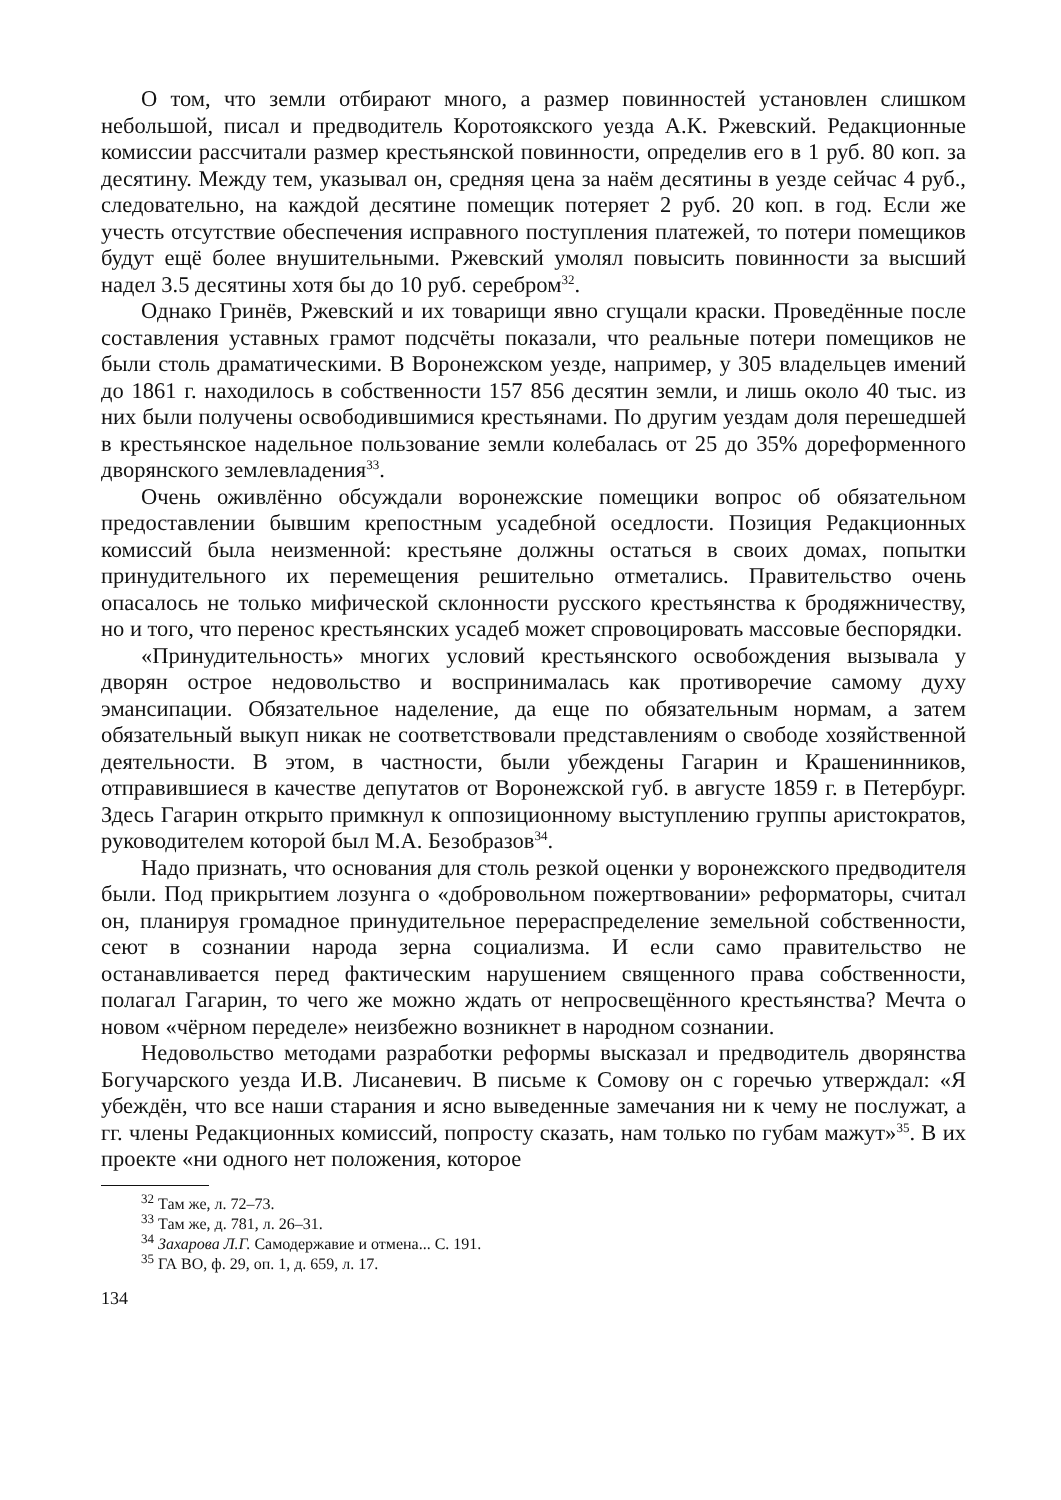О том, что земли отбирают много, а размер повинностей установлен слишком небольшой, писал и предводитель Коротоякского уезда А.К. Ржевский. Редакционные комиссии рассчитали размер крестьянской повинности, определив его в 1 руб. 80 коп. за десятину. Между тем, указывал он, средняя цена за наём десятины в уезде сейчас 4 руб., следовательно, на каждой десятине помещик потеряет 2 руб. 20 коп. в год. Если же учесть отсутствие обеспечения исправного поступления платежей, то потери помещиков будут ещё более внушительными. Ржевский умолял повысить повинности за высший надел 3.5 десятины хотя бы до 10 руб. серебром<sup>32</sup>.
Однако Гринёв, Ржевский и их товарищи явно сгущали краски. Проведённые после составления уставных грамот подсчёты показали, что реальные потери помещиков не были столь драматическими. В Воронежском уезде, например, у 305 владельцев имений до 1861 г. находилось в собственности 157 856 десятин земли, и лишь около 40 тыс. из них были получены освободившимися крестьянами. По другим уездам доля перешедшей в крестьянское надельное пользование земли колебалась от 25 до 35% дореформенного дворянского землевладения<sup>33</sup>.
Очень оживлённо обсуждали воронежские помещики вопрос об обязательном предоставлении бывшим крепостным усадебной оседлости. Позиция Редакционных комиссий была неизменной: крестьяне должны остаться в своих домах, попытки принудительного их перемещения решительно отметались. Правительство очень опасалось не только мифической склонности русского крестьянства к бродяжничеству, но и того, что перенос крестьянских усадеб может спровоцировать массовые беспорядки.
«Принудительность» многих условий крестьянского освобождения вызывала у дворян острое недовольство и воспринималась как противоречие самому духу эмансипации. Обязательное наделение, да еще по обязательным нормам, а затем обязательный выкуп никак не соответствовали представлениям о свободе хозяйственной деятельности. В этом, в частности, были убеждены Гагарин и Крашенинников, отправившиеся в качестве депутатов от Воронежской губ. в августе 1859 г. в Петербург. Здесь Гагарин открыто примкнул к оппозиционному выступлению группы аристократов, руководителем которой был М.А. Безобразов<sup>34</sup>.
Надо признать, что основания для столь резкой оценки у воронежского предводителя были. Под прикрытием лозунга о «добровольном пожертвовании» реформаторы, считал он, планируя громадное принудительное перераспределение земельной собственности, сеют в сознании народа зерна социализма. И если само правительство не останавливается перед фактическим нарушением священного права собственности, полагал Гагарин, то чего же можно ждать от непросвещённого крестьянства? Мечта о новом «чёрном переделе» неизбежно возникнет в народном сознании.
Недовольство методами разработки реформы высказал и предводитель дворянства Богучарского уезда И.В. Лисаневич. В письме к Сомову он с горечью утверждал: «Я убеждён, что все наши старания и ясно выведенные замечания ни к чему не послужат, а гг. члены Редакционных комиссий, попросту сказать, нам только по губам мажут»<sup>35</sup>. В их проекте «ни одного нет положения, которое
<sup>32</sup> Там же, л. 72–73.
<sup>33</sup> Там же, д. 781, л. 26–31.
<sup>34</sup> Захарова Л.Г. Самодержавие и отмена... С. 191.
<sup>35</sup> ГА ВО, ф. 29, оп. 1, д. 659, л. 17.
134